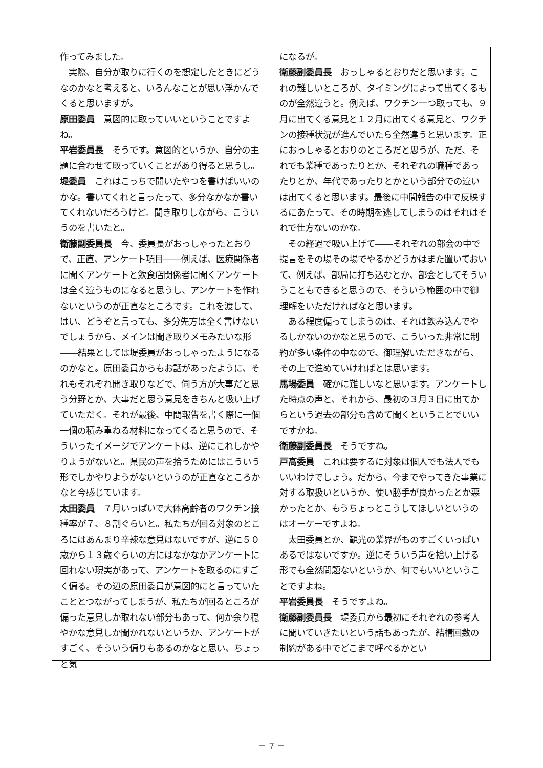作ってみました。
　実際、自分が取りに行くのを想定したときにどうなのかなと考えると、いろんなことが思い浮かんでくると思いますが。
原田委員　意図的に取っていいということですよね。
平岩委員長　そうです。意図的というか、自分の主題に合わせて取っていくことがあり得ると思うし。
堤委員　これはこっちで聞いたやつを書けばいいのかな。書いてくれと言ったって、多分なかなか書いてくれないだろうけど。聞き取りしながら、こういうのを書いたと。
衛藤副委員長　今、委員長がおっしゃったとおりで、正直、アンケート項目――例えば、医療関係者に聞くアンケートと飲食店関係者に聞くアンケートは全く違うものになると思うし、アンケートを作れないというのが正直なところです。これを渡して、はい、どうぞと言っても、多分先方は全く書けないでしょうから、メインは聞き取りメモみたいな形――結果としては堤委員がおっしゃったようになるのかなと。原田委員からもお話があったように、それもそれぞれ聞き取りなどで、伺う方が大事だと思う分野とか、大事だと思う意見をきちんと吸い上げていただく。それが最後、中間報告を書く際に一個一個の積み重ねる材料になってくると思うので、そういったイメージでアンケートは、逆にこれしかやりようがないと。県民の声を拾うためにはこういう形でしかやりようがないというのが正直なところかなと今感じています。
太田委員　７月いっぱいで大体高齢者のワクチン接種率が７、８割ぐらいと。私たちが回る対象のところにはあんまり辛辣な意見はないですが、逆に５０歳から１３歳ぐらいの方にはなかなかアンケートに回れない現実があって、アンケートを取るのにすごく偏る。その辺の原田委員が意図的にと言っていたこととつながってしまうが、私たちが回るところが偏った意見しか取れない部分もあって、何か余り穏やかな意見しか聞かれないというか、アンケートがすごく、そういう偏りもあるのかなと思い、ちょっと気
になるが。
衛藤副委員長　おっしゃるとおりだと思います。これの難しいところが、タイミングによって出てくるものが全然違うと。例えば、ワクチン一つ取っても、９月に出てくる意見と１２月に出てくる意見と、ワクチンの接種状況が進んでいたら全然違うと思います。正におっしゃるとおりのところだと思うが、ただ、それでも業種であったりとか、それぞれの職種であったりとか、年代であったりとかという部分での違いは出てくると思います。最後に中間報告の中で反映するにあたって、その時期を逃してしまうのはそれはそれで仕方ないのかな。
　その経過で吸い上げて――それぞれの部会の中で提言をその場その場でやるかどうかはまた置いておいて、例えば、部局に打ち込むとか、部会としてそういうこともできると思うので、そういう範囲の中で御理解をいただければなと思います。
　ある程度偏ってしまうのは、それは飲み込んでやるしかないのかなと思うので、こういった非常に制約が多い条件の中なので、御理解いただきながら、その上で進めていければとは思います。
馬場委員　確かに難しいなと思います。アンケートした時点の声と、それから、最初の３月３日に出てからという過去の部分も含めて聞くということでいいですかね。
衛藤副委員長　そうですね。
戸高委員　これは要するに対象は個人でも法人でもいいわけでしょう。だから、今までやってきた事業に対する取扱いというか、使い勝手が良かったとか悪かったとか、もうちょっとこうしてほしいというのはオーケーですよね。
　太田委員とか、観光の業界がものすごくいっぱいあるではないですか。逆にそういう声を拾い上げる形でも全然問題ないというか、何でもいいということですよね。
平岩委員長　そうですよね。
衛藤副委員長　堤委員から最初にそれぞれの参考人に聞いていきたいという話もあったが、結構回数の制約がある中でどこまで呼べるかとい
－ 7 －